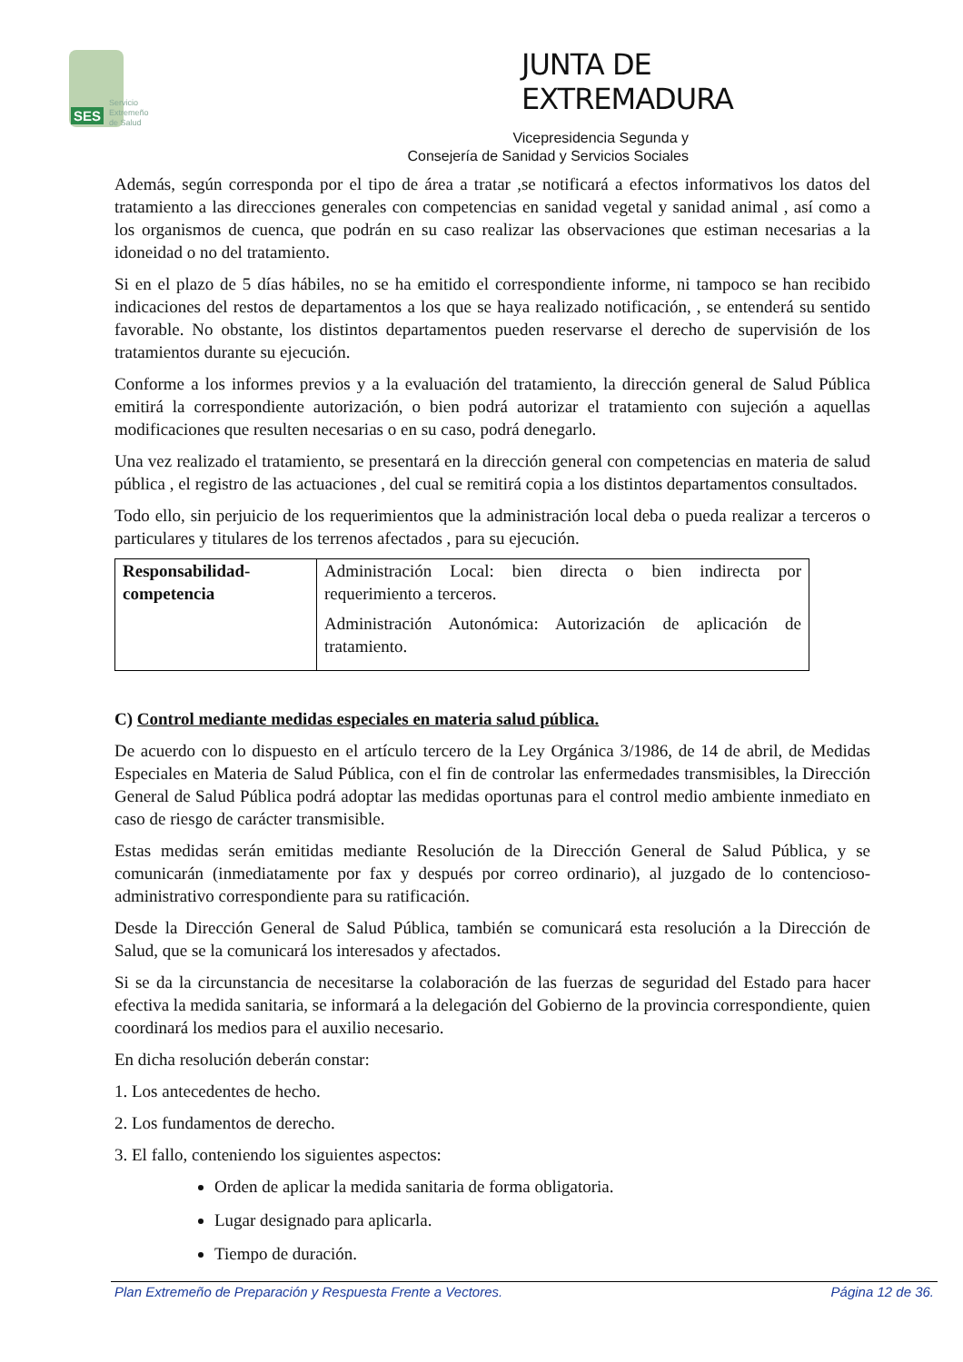SES
Servicio
Extremeño
de Salud
JUNTA DE EXTREMADURA
Vicepresidencia Segunda y
Consejería de Sanidad y Servicios Sociales
Además, según corresponda por el tipo de área a tratar ,se notificará a efectos informativos los datos del tratamiento a las direcciones generales con competencias en sanidad vegetal y sanidad animal , así como a los organismos de cuenca, que podrán en su caso realizar las observaciones que estiman necesarias a la idoneidad o no del tratamiento.
Si en el plazo de 5 días hábiles, no se ha emitido el correspondiente informe, ni tampoco se han recibido indicaciones del restos de departamentos a los que se haya realizado notificación, , se entenderá su sentido favorable. No obstante, los distintos departamentos pueden reservarse el derecho de supervisión de los tratamientos durante su ejecución.
Conforme a los informes previos y a la evaluación del tratamiento, la dirección general de Salud Pública emitirá la correspondiente autorización, o bien podrá autorizar el tratamiento con sujeción a aquellas modificaciones que resulten necesarias o en su caso, podrá denegarlo.
Una vez realizado el tratamiento, se presentará en la dirección general con competencias en materia de salud pública , el registro de las actuaciones , del cual se remitirá copia a los distintos departamentos consultados.
Todo ello, sin perjuicio de los requerimientos que la administración local deba o pueda realizar a terceros o particulares y titulares de los terrenos afectados , para su ejecución.
| Responsabilidad-competencia | Administración Local: bien directa o bien indirecta por requerimiento a terceros. Administración Autonómica: Autorización de aplicación de tratamiento. |
C) Control mediante medidas especiales en materia salud pública.
De acuerdo con lo dispuesto en el artículo tercero de la Ley Orgánica 3/1986, de 14 de abril, de Medidas Especiales en Materia de Salud Pública, con el fin de controlar las enfermedades transmisibles, la Dirección General de Salud Pública podrá adoptar las medidas oportunas para el control medio ambiente inmediato en caso de riesgo de carácter transmisible.
Estas medidas serán emitidas mediante Resolución de la Dirección General de Salud Pública, y se comunicarán (inmediatamente por fax y después por correo ordinario), al juzgado de lo contencioso-administrativo correspondiente para su ratificación.
Desde la Dirección General de Salud Pública, también se comunicará esta resolución a la Dirección de Salud, que se la comunicará los interesados y afectados.
Si se da la circunstancia de necesitarse la colaboración de las fuerzas de seguridad del Estado para hacer efectiva la medida sanitaria, se informará a la delegación del Gobierno de la provincia correspondiente, quien coordinará los medios para el auxilio necesario.
En dicha resolución deberán constar:
1. Los antecedentes de hecho.
2. Los fundamentos de derecho.
3. El fallo, conteniendo los siguientes aspectos:
Orden de aplicar la medida sanitaria de forma obligatoria.
Lugar designado para aplicarla.
Tiempo de duración.
Plan Extremeño de Preparación y Respuesta Frente a Vectores. Página 12 de 36.